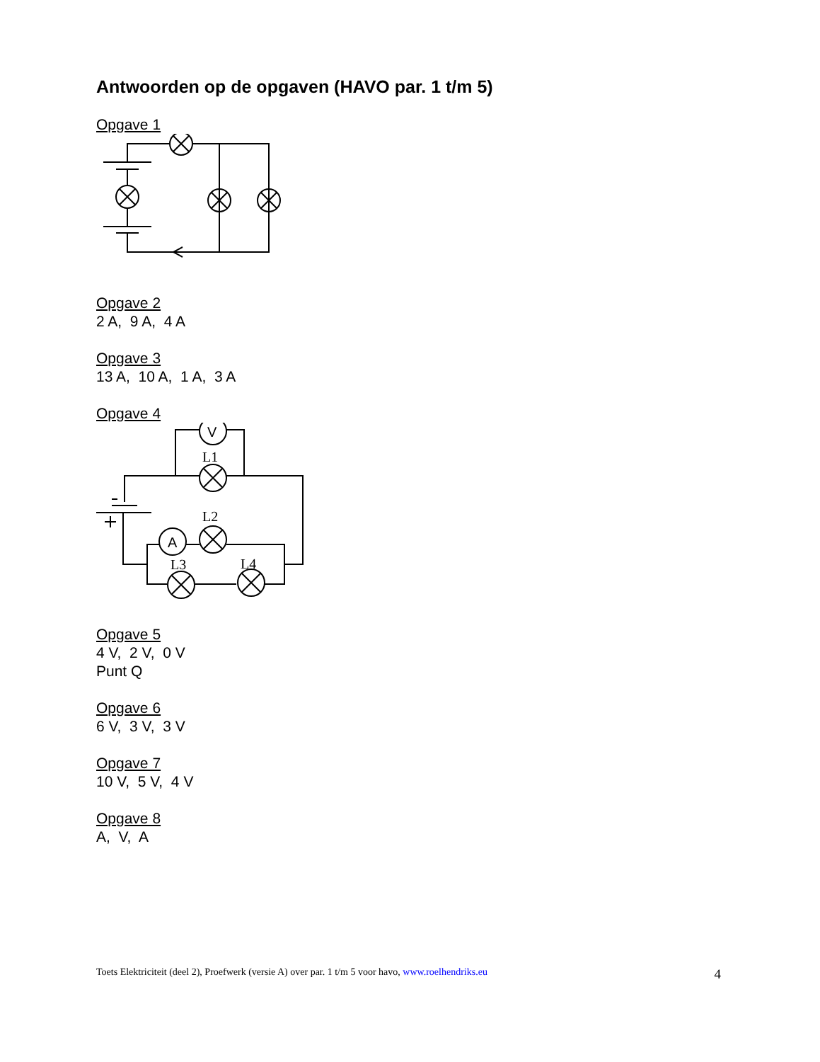Antwoorden op de opgaven (HAVO par. 1 t/m 5)
Opgave 1
Opgave 2
2 A, 9 A, 4 A
Opgave 3
13 A, 10 A, 1 A, 3 A
Opgave 4
V
A
L1
L2
L3
L4
Opgave 5
4 V, 2 V, 0 V
Punt Q
Opgave 6
6 V, 3 V, 3 V
Opgave 7
10 V, 5 V, 4 V
Opgave 8
A, V, A
Toets Elektriciteit (deel 2), Proefwerk (versie A) over par. 1 t/m 5 voor havo, www.roelhendriks.eu 4